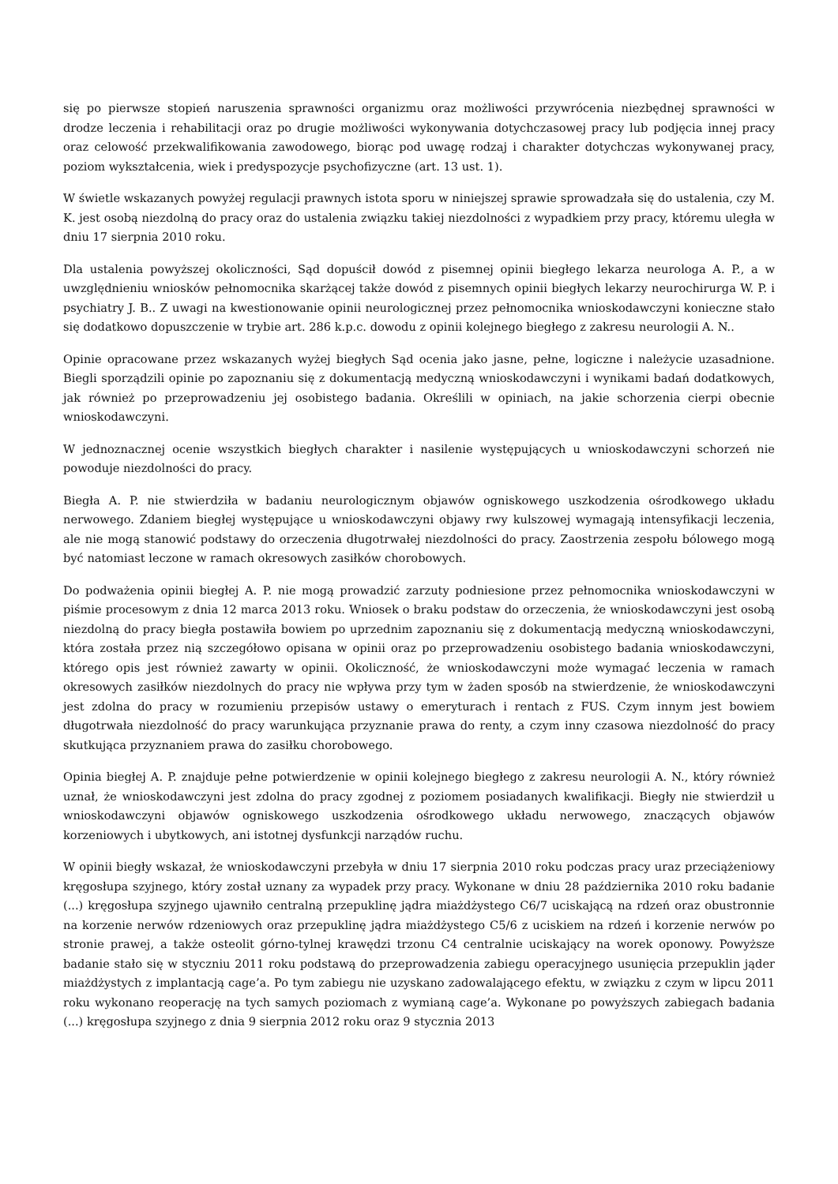się po pierwsze stopień naruszenia sprawności organizmu oraz możliwości przywrócenia niezbędnej sprawności w drodze leczenia i rehabilitacji oraz po drugie możliwości wykonywania dotychczasowej pracy lub podjęcia innej pracy oraz celowość przekwalifikowania zawodowego, biorąc pod uwagę rodzaj i charakter dotychczas wykonywanej pracy, poziom wykształcenia, wiek i predyspozycje psychofizyczne (art. 13 ust. 1).
W świetle wskazanych powyżej regulacji prawnych istota sporu w niniejszej sprawie sprowadzała się do ustalenia, czy M. K. jest osobą niezdolną do pracy oraz do ustalenia związku takiej niezdolności z wypadkiem przy pracy, któremu uległa w dniu 17 sierpnia 2010 roku.
Dla ustalenia powyższej okoliczności, Sąd dopuścił dowód z pisemnej opinii biegłego lekarza neurologa A. P., a w uwzględnieniu wniosków pełnomocnika skarżącej także dowód z pisemnych opinii biegłych lekarzy neurochirurga W. P. i psychiatry J. B.. Z uwagi na kwestionowanie opinii neurologicznej przez pełnomocnika wnioskodawczyni konieczne stało się dodatkowo dopuszczenie w trybie art. 286 k.p.c. dowodu z opinii kolejnego biegłego z zakresu neurologii A. N..
Opinie opracowane przez wskazanych wyżej biegłych Sąd ocenia jako jasne, pełne, logiczne i należycie uzasadnione. Biegli sporządzili opinie po zapoznaniu się z dokumentacją medyczną wnioskodawczyni i wynikami badań dodatkowych, jak również po przeprowadzeniu jej osobistego badania. Określili w opiniach, na jakie schorzenia cierpi obecnie wnioskodawczyni.
W jednoznacznej ocenie wszystkich biegłych charakter i nasilenie występujących u wnioskodawczyni schorzeń nie powoduje niezdolności do pracy.
Biegła A. P. nie stwierdziła w badaniu neurologicznym objawów ogniskowego uszkodzenia ośrodkowego układu nerwowego. Zdaniem biegłej występujące u wnioskodawczyni objawy rwy kulszowej wymagają intensyfikacji leczenia, ale nie mogą stanowić podstawy do orzeczenia długotrwałej niezdolności do pracy. Zaostrzenia zespołu bólowego mogą być natomiast leczone w ramach okresowych zasiłków chorobowych.
Do podważenia opinii biegłej A. P. nie mogą prowadzić zarzuty podniesione przez pełnomocnika wnioskodawczyni w piśmie procesowym z dnia 12 marca 2013 roku. Wniosek o braku podstaw do orzeczenia, że wnioskodawczyni jest osobą niezdolną do pracy biegła postawiła bowiem po uprzednim zapoznaniu się z dokumentacją medyczną wnioskodawczyni, która została przez nią szczegółowo opisana w opinii oraz po przeprowadzeniu osobistego badania wnioskodawczyni, którego opis jest również zawarty w opinii. Okoliczność, że wnioskodawczyni może wymagać leczenia w ramach okresowych zasiłków niezdolnych do pracy nie wpływa przy tym w żaden sposób na stwierdzenie, że wnioskodawczyni jest zdolna do pracy w rozumieniu przepisów ustawy o emeryturach i rentach z FUS. Czym innym jest bowiem długotrwała niezdolność do pracy warunkująca przyznanie prawa do renty, a czym inny czasowa niezdolność do pracy skutkująca przyznaniem prawa do zasiłku chorobowego.
Opinia biegłej A. P. znajduje pełne potwierdzenie w opinii kolejnego biegłego z zakresu neurologii A. N., który również uznał, że wnioskodawczyni jest zdolna do pracy zgodnej z poziomem posiadanych kwalifikacji. Biegły nie stwierdził u wnioskodawczyni objawów ogniskowego uszkodzenia ośrodkowego układu nerwowego, znaczących objawów korzeniowych i ubytkowych, ani istotnej dysfunkcji narządów ruchu.
W opinii biegły wskazał, że wnioskodawczyni przebyła w dniu 17 sierpnia 2010 roku podczas pracy uraz przeciążeniowy kręgosłupa szyjnego, który został uznany za wypadek przy pracy. Wykonane w dniu 28 października 2010 roku badanie (...) kręgosłupa szyjnego ujawniło centralną przepuklinę jądra miażdżystego C6/7 uciskającą na rdzeń oraz obustronnie na korzenie nerwów rdzeniowych oraz przepuklinę jądra miażdżystego C5/6 z uciskiem na rdzeń i korzenie nerwów po stronie prawej, a także osteolit górno-tylnej krawędzi trzonu C4 centralnie uciskający na worek oponowy. Powyższe badanie stało się w styczniu 2011 roku podstawą do przeprowadzenia zabiegu operacyjnego usunięcia przepuklin jąder miażdżystych z implantacją cage’a. Po tym zabiegu nie uzyskano zadowalającego efektu, w związku z czym w lipcu 2011 roku wykonano reoperację na tych samych poziomach z wymianą cage’a. Wykonane po powyższych zabiegach badania (...) kręgosłupa szyjnego z dnia 9 sierpnia 2012 roku oraz 9 stycznia 2013